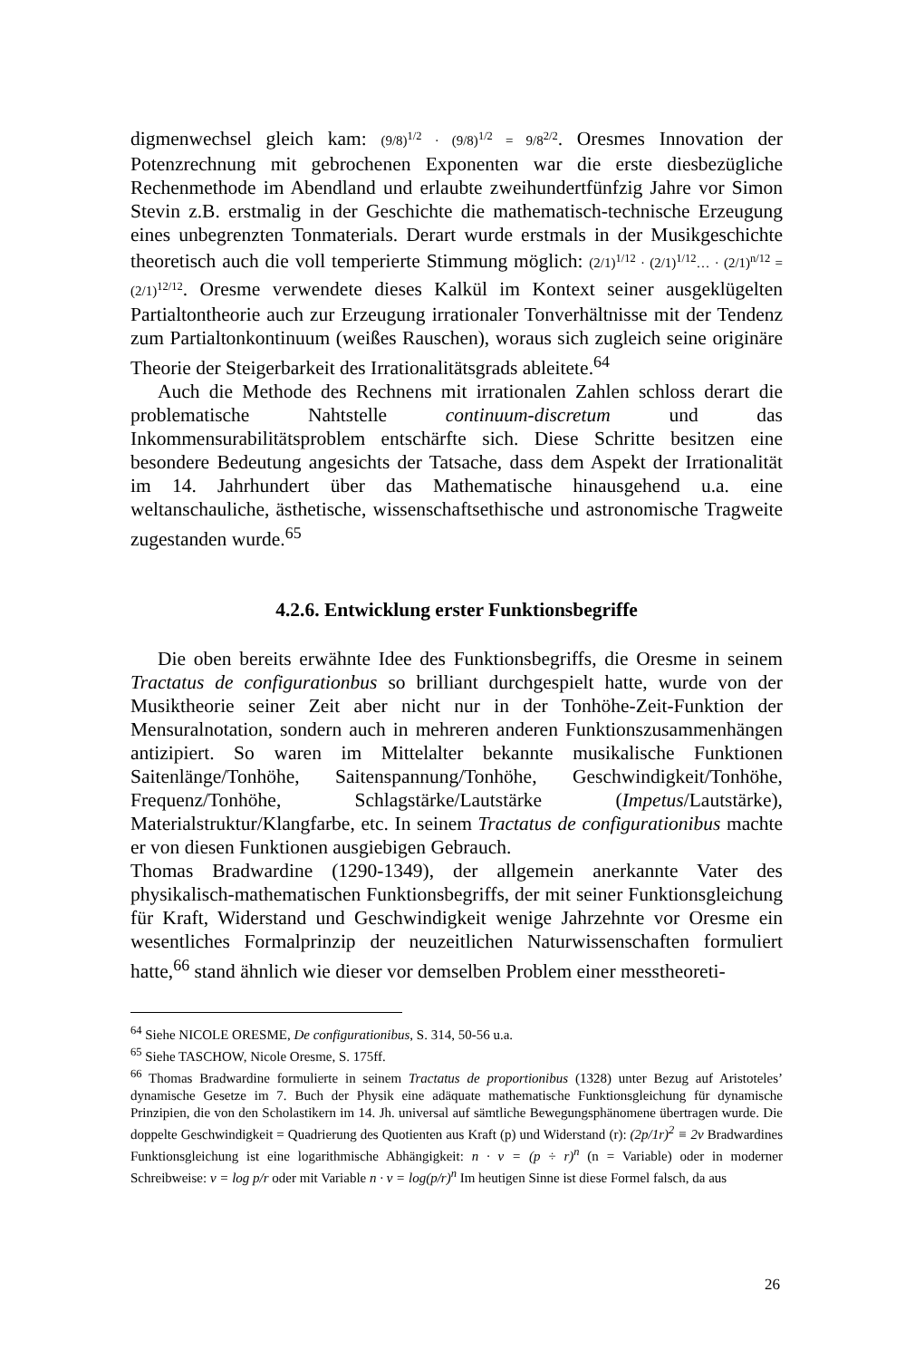digmenwechsel gleich kam: (9/8)<sup>1/2</sup> · (9/8)<sup>1/2</sup> = 9/8<sup>2/2</sup>. Oresmes Innovation der Potenzrechnung mit gebrochenen Exponenten war die erste diesbezügliche Rechenmethode im Abendland und erlaubte zweihundertfünfzig Jahre vor Simon Stevin z.B. erstmalig in der Geschichte die mathematisch-technische Erzeugung eines unbegrenzten Tonmaterials. Derart wurde erstmals in der Musikgeschichte theoretisch auch die voll temperierte Stimmung möglich: (2/1)<sup>1/12</sup> · (2/1)<sup>1/12</sup>… · (2/1)<sup>n/12</sup> = (2/1)<sup>12/12</sup>. Oresme verwendete dieses Kalkül im Kontext seiner ausgeklügelten Partialtontheorie auch zur Erzeugung irrationaler Tonverhältnisse mit der Tendenz zum Partialtonkontinuum (weißes Rauschen), woraus sich zugleich seine originäre Theorie der Steigerbarkeit des Irrationalitätsgrads ableitete.<sup>64</sup>
Auch die Methode des Rechnens mit irrationalen Zahlen schloss derart die problematische Nahtstelle continuum-discretum und das Inkommensurabilitätsproblem entschärfte sich. Diese Schritte besitzen eine besondere Bedeutung angesichts der Tatsache, dass dem Aspekt der Irrationalität im 14. Jahrhundert über das Mathematische hinausgehend u.a. eine weltanschauliche, ästhetische, wissenschaftsethische und astronomische Tragweite zugestanden wurde.<sup>65</sup>
4.2.6. Entwicklung erster Funktionsbegriffe
Die oben bereits erwähnte Idee des Funktionsbegriffs, die Oresme in seinem Tractatus de configurationbus so brilliant durchgespielt hatte, wurde von der Musiktheorie seiner Zeit aber nicht nur in der Tonhöhe-Zeit-Funktion der Mensuralnotation, sondern auch in mehreren anderen Funktionszusammenhängen antizipiert. So waren im Mittelalter bekannte musikalische Funktionen Saitenlänge/Tonhöhe, Saitenspannung/Tonhöhe, Geschwindigkeit/Tonhöhe, Frequenz/Tonhöhe, Schlagstärke/Lautstärke (Impetus/Lautstärke), Materialstruktur/Klangfarbe, etc. In seinem Tractatus de configurationibus machte er von diesen Funktionen ausgiebigen Gebrauch.
Thomas Bradwardine (1290-1349), der allgemein anerkannte Vater des physikalisch-mathematischen Funktionsbegriffs, der mit seiner Funktionsgleichung für Kraft, Widerstand und Geschwindigkeit wenige Jahrzehnte vor Oresme ein wesentliches Formalprinzip der neuzeitlichen Naturwissenschaften formuliert hatte,<sup>66</sup> stand ähnlich wie dieser vor demselben Problem einer messtheoreti-
<sup>64</sup> Siehe NICOLE ORESME, De configurationibus, S. 314, 50-56 u.a.
<sup>65</sup> Siehe TASCHOW, Nicole Oresme, S. 175ff.
<sup>66</sup> Thomas Bradwardine formulierte in seinem Tractatus de proportionibus (1328) unter Bezug auf Aristoteles’ dynamische Gesetze im 7. Buch der Physik eine adäquate mathematische Funktionsgleichung für dynamische Prinzipien, die von den Scholastikern im 14. Jh. universal auf sämtliche Bewegungsphänomene übertragen wurde. Die doppelte Geschwindigkeit = Quadrierung des Quotienten aus Kraft (p) und Widerstand (r): (2p/1r)<sup>2</sup> ≡ 2v Bradwardines Funktionsgleichung ist eine logarithmische Abhängigkeit: n · v = (p ÷ r)<sup>n</sup> (n = Variable) oder in moderner Schreibweise: v = log p/r oder mit Variable n · v = log(p/r)<sup>n</sup> Im heutigen Sinne ist diese Formel falsch, da aus
26